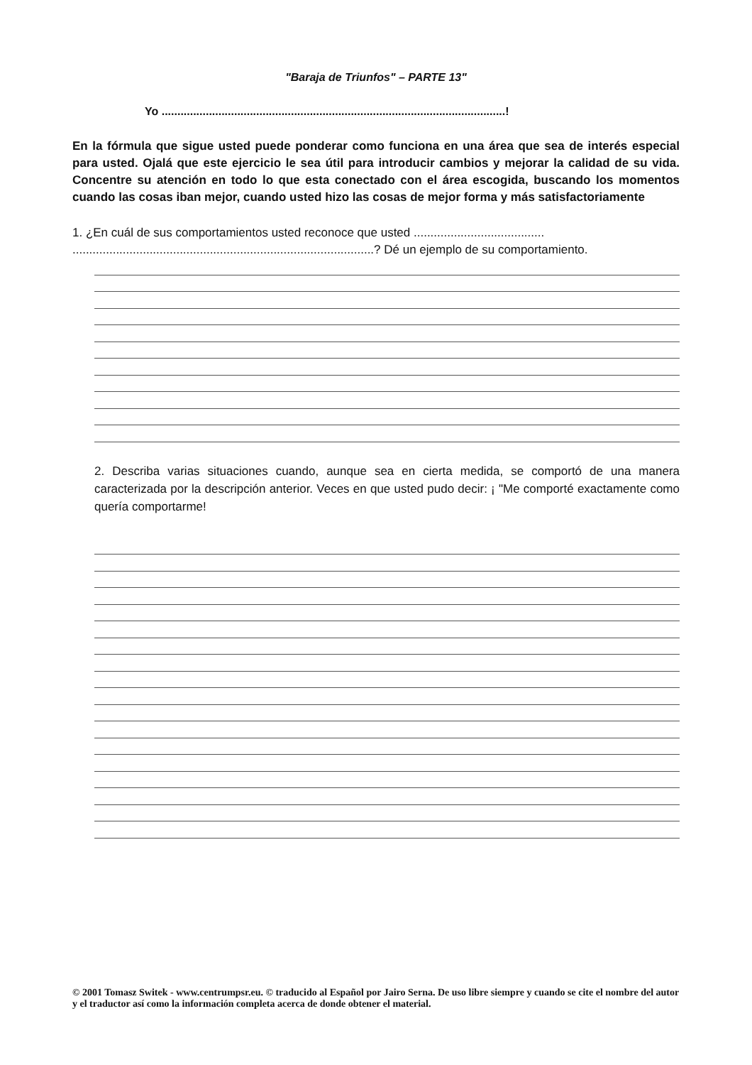"Baraja de Triunfos" – PARTE 13"
Yo .............................................................................................................!
En la fórmula que sigue usted puede ponderar como funciona en una área que sea de interés especial para usted. Ojalá que este ejercicio le sea útil para introducir cambios y mejorar la calidad de su vida. Concentre su atención en todo lo que esta conectado con el área escogida, buscando los momentos cuando las cosas iban mejor, cuando usted hizo las cosas de mejor forma y más satisfactoriamente
1. ¿En cuál de sus comportamientos usted reconoce que usted .......................................
..........................................................................................? Dé un ejemplo de su comportamiento.
2. Describa varias situaciones cuando, aunque sea en cierta medida, se comportó de una manera caracterizada por la descripción anterior. Veces en que usted pudo decir: ¡ "Me comporté exactamente como quería comportarme!
© 2001 Tomasz Switek - www.centrumpsr.eu. © traducido al Español por Jairo Serna. De uso libre siempre y cuando se cite el nombre del autor y el traductor así como la información completa acerca de donde obtener el material.